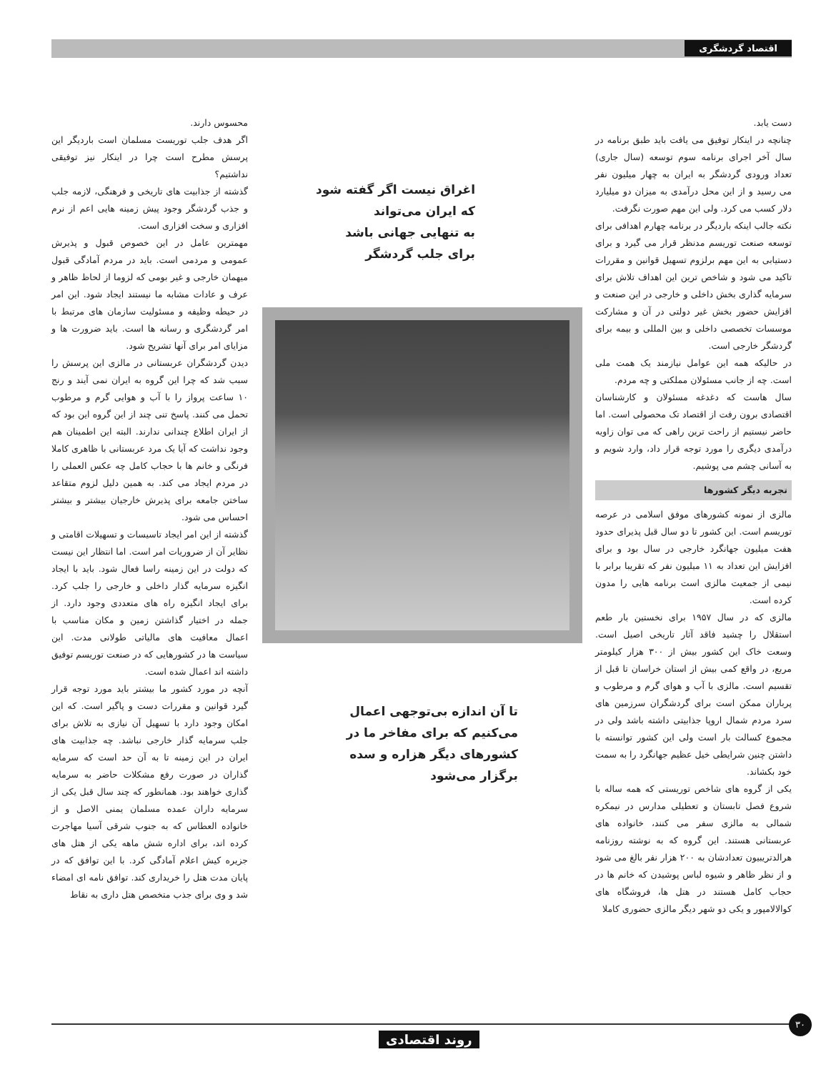اقتصاد گردشگری
دست یابد.
چنانچه در اینکار توفیق می یافت باید طبق برنامه در سال آخر اجرای برنامه سوم توسعه (سال جاری) تعداد ورودی گردشگر به ایران به چهار میلیون نفر می رسید و از این محل درآمدی به میزان دو میلیارد دلار کسب می کرد. ولی این مهم صورت نگرفت.
نکته جالب اینکه باردیگر در برنامه چهارم اهدافی برای توسعه صنعت توریسم مدنظر قرار می گیرد و برای دستیابی به این مهم برلزوم تسهیل قوانین و مقررات تاکید می شود و شاخص ترین این اهداف تلاش برای سرمایه گذاری بخش داخلی و خارجی در این صنعت و افزایش حضور بخش غیر دولتی در آن و مشارکت موسسات تخصصی داخلی و بین المللی و بیمه برای گردشگر خارجی است.
در حالیکه همه این عوامل نیازمند یک همت ملی است. چه از جانب مسئولان مملکتی و چه مردم.
سال هاست که دغدغه مسئولان و کارشناسان اقتصادی برون رفت از اقتصاد تک محصولی است. اما حاضر نیستیم از راحت ترین راهی که می توان زاویه درآمدی دیگری را مورد توجه قرار داد، وارد شویم و به آسانی چشم می پوشیم.
تجربه دیگر کشورها
مالزی از نمونه کشورهای موفق اسلامی در عرصه توریسم است. این کشور تا دو سال قبل پذیرای حدود هفت میلیون جهانگرد خارجی در سال بود و برای افزایش این تعداد به ۱۱ میلیون نفر که تقریبا برابر با نیمی از جمعیت مالزی است برنامه هایی را مدون کرده است.
مالزی که در سال ۱۹۵۷ برای نخستین بار طعم استقلال را چشید فاقد آثار تاریخی اصیل است. وسعت خاک این کشور بیش از ۳۰۰ هزار کیلومتر مربع، در واقع کمی بیش از استان خراسان تا قبل از تقسیم است. مالزی با آب و هوای گرم و مرطوب و پرباران ممکن است برای گردشگران سرزمین های سرد مردم شمال اروپا جذابیتی داشته باشد ولی در مجموع کسالت بار است ولی این کشور توانسته با داشتن چنین شرایطی خیل عظیم جهانگرد را به سمت خود بکشاند.
یکی از گروه های شاخص توریستی که همه ساله با شروع فصل تابستان و تعطیلی مدارس در نیمکره شمالی به مالزی سفر می کنند، خانواده های عربستانی هستند. این گروه که به نوشته روزنامه هرالدتریبیون تعدادشان به ۲۰۰ هزار نفر بالغ می شود و از نظر ظاهر و شیوه لباس پوشیدن که خانم ها در حجاب کامل هستند در هتل ها، فروشگاه های کوالالامپور و یکی دو شهر دیگر مالزی حضوری کاملا
اغراق نیست اگر گفته شود
که ایران می‌تواند
به تنهایی جهانی باشد
برای جلب گردشگر
تا آن اندازه بی‌توجهی اعمال
می‌کنیم که برای مفاخر ما در
کشورهای دیگر هزاره و سده
برگزار می‌شود
محسوس دارند.
اگر هدف جلب توریست مسلمان است باردیگر این پرسش مطرح است چرا در اینکار نیز توفیقی نداشتیم؟
گذشته از جذابیت های تاریخی و فرهنگی، لازمه جلب و جذب گردشگر وجود پیش زمینه هایی اعم از نرم افزاری و سخت افزاری است.
مهمترین عامل در این خصوص قبول و پذیرش عمومی و مردمی است. باید در مردم آمادگی قبول میهمان خارجی و غیر بومی که لزوما از لحاظ ظاهر و عرف و عادات مشابه ما نیستند ایجاد شود. این امر در حیطه وظیفه و مسئولیت سازمان های مرتبط با امر گردشگری و رسانه ها است. باید ضرورت ها و مزایای امر برای آنها تشریح شود.
دیدن گردشگران عربستانی در مالزی این پرسش را سبب شد که چرا این گروه به ایران نمی آیند و رنج ۱۰ ساعت پرواز را با آب و هوایی گرم و مرطوب تحمل می کنند. پاسخ تنی چند از این گروه این بود که از ایران اطلاع چندانی ندارند. البته این اطمینان هم وجود نداشت که آیا یک مرد عربستانی با ظاهری کاملا فرنگی و خانم ها با حجاب کامل چه عکس العملی را در مردم ایجاد می کند. به همین دلیل لزوم متقاعد ساختن جامعه برای پذیرش خارجیان بیشتر و بیشتر احساس می شود.
گذشته از این امر ایجاد تاسیسات و تسهیلات اقامتی و نظایر آن از ضروریات امر است. اما انتظار این نیست که دولت در این زمینه راسا فعال شود. باید با ایجاد انگیزه سرمایه گذار داخلی و خارجی را جلب کرد. برای ایجاد انگیزه راه های متعددی وجود دارد. از جمله در اختیار گذاشتن زمین و مکان مناسب با اعمال معافیت های مالیاتی طولانی مدت. این سیاست ها در کشورهایی که در صنعت توریسم توفیق داشته اند اعمال شده است.
آنچه در مورد کشور ما بیشتر باید مورد توجه قرار گیرد قوانین و مقررات دست و پاگیر است. که این امکان وجود دارد با تسهیل آن نیازی به تلاش برای جلب سرمایه گذار خارجی نباشد. چه جذابیت های ایران در این زمینه تا به آن حد است که سرمایه گذاران در صورت رفع مشکلات حاضر به سرمایه گذاری خواهند بود. همانطور که چند سال قبل یکی از سرمایه داران عمده مسلمان یمنی الاصل و از خانواده العطاس که به جنوب شرقی آسیا مهاجرت کرده اند، برای اداره شش ماهه یکی از هتل های جزیره کیش اعلام آمادگی کرد. با این توافق که در پایان مدت هتل را خریداری کند. توافق نامه ای امضاء شد و وی برای جذب متخصص هتل داری به نقاط
۳۰
روند اقتصادی